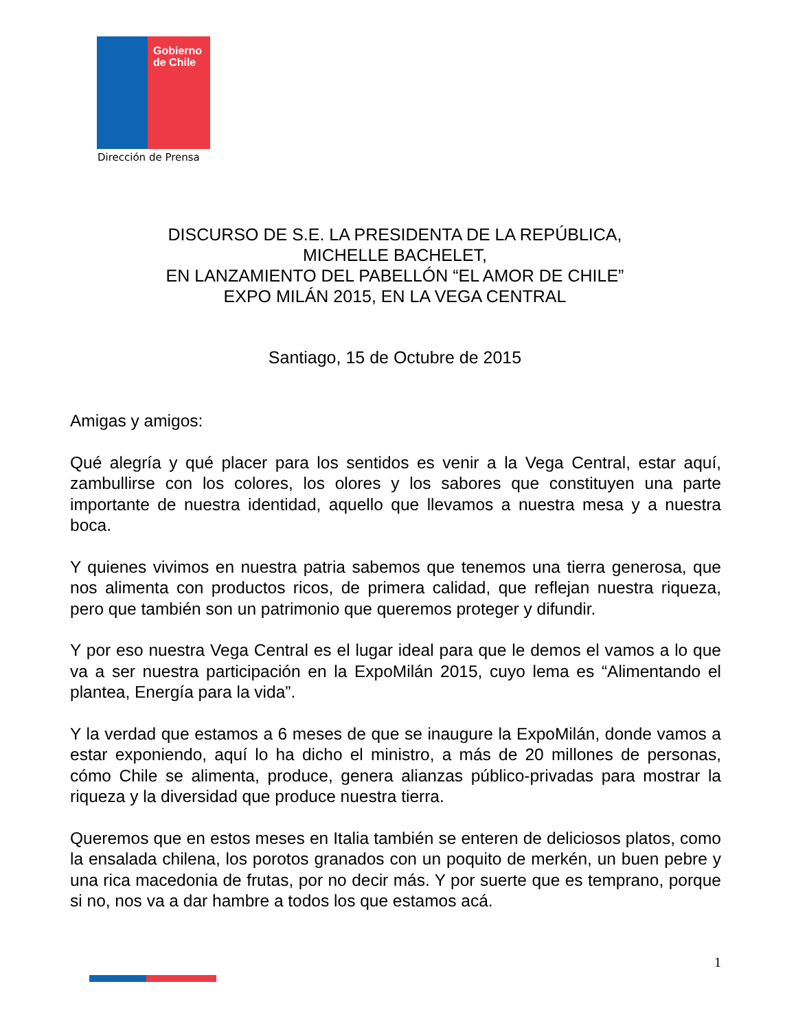Gobierno
de Chile
Dirección de Prensa
DISCURSO DE S.E. LA PRESIDENTA DE LA REPÚBLICA,
MICHELLE BACHELET,
EN LANZAMIENTO DEL PABELLÓN “EL AMOR DE CHILE”
EXPO MILÁN 2015, EN LA VEGA CENTRAL
Santiago, 15 de Octubre de 2015
Amigas y amigos:
Qué alegría y qué placer para los sentidos es venir a la Vega Central, estar aquí, zambullirse con los colores, los olores y los sabores que constituyen una parte importante de nuestra identidad, aquello que llevamos a nuestra mesa y a nuestra boca.
Y quienes vivimos en nuestra patria sabemos que tenemos una tierra generosa, que nos alimenta con productos ricos, de primera calidad, que reflejan nuestra riqueza, pero que también son un patrimonio que queremos proteger y difundir.
Y por eso nuestra Vega Central es el lugar ideal para que le demos el vamos a lo que va a ser nuestra participación en la ExpoMilán 2015, cuyo lema es “Alimentando el plantea, Energía para la vida”.
Y la verdad que estamos a 6 meses de que se inaugure la ExpoMilán, donde vamos a estar exponiendo, aquí lo ha dicho el ministro, a más de 20 millones de personas, cómo Chile se alimenta, produce, genera alianzas público-privadas para mostrar la riqueza y la diversidad que produce nuestra tierra.
Queremos que en estos meses en Italia también se enteren de deliciosos platos, como la ensalada chilena, los porotos granados con un poquito de merkén, un buen pebre y una rica macedonia de frutas, por no decir más. Y por suerte que es temprano, porque si no, nos va a dar hambre a todos los que estamos acá.
1